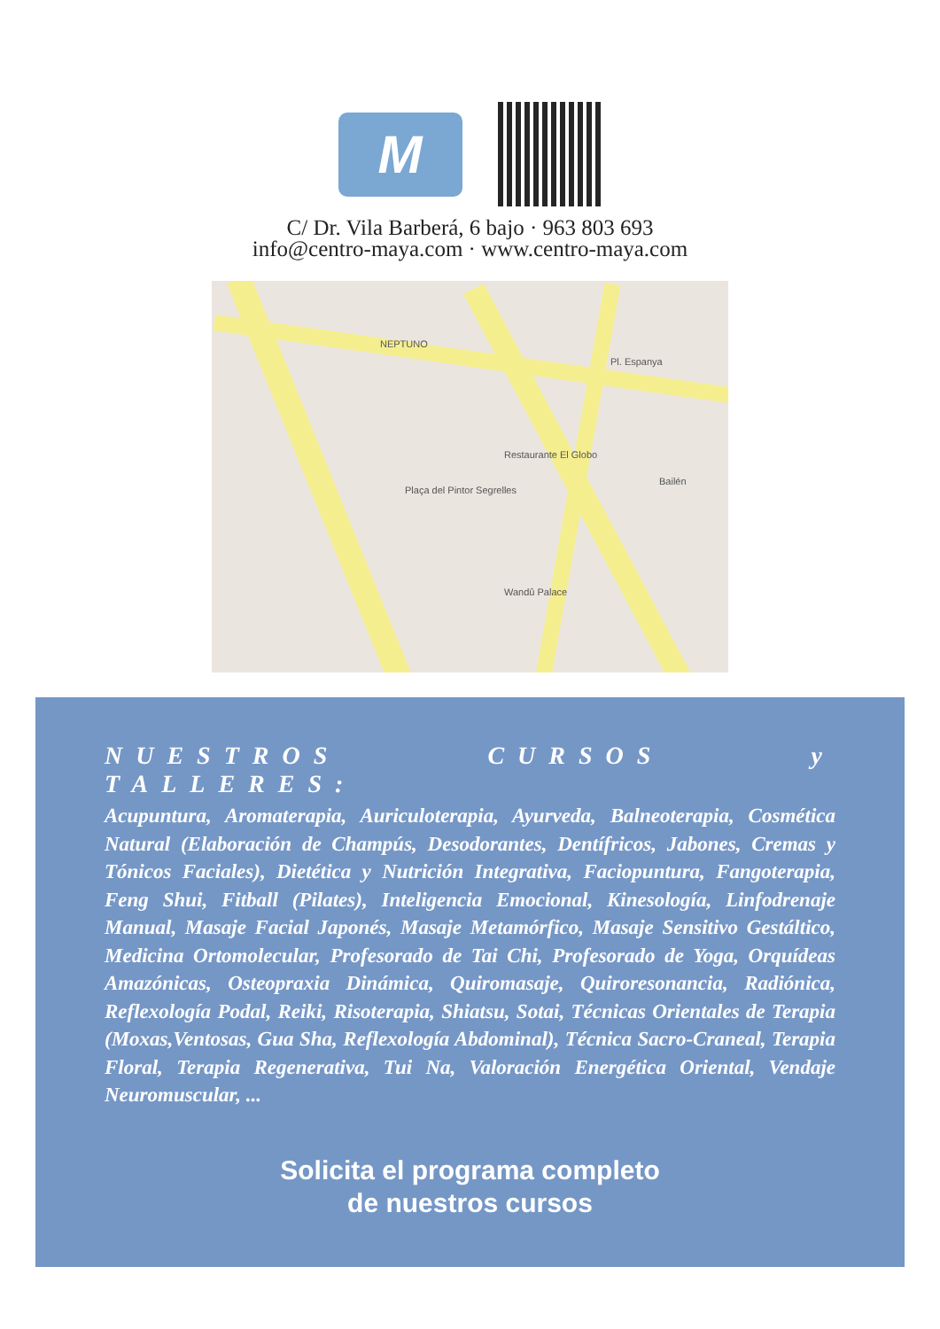M
C/ Dr. Vila Barberá, 6 bajo · 963 803 693
info@centro-maya.com · www.centro-maya.com
NEPTUNO
Pl. Espanya
Restaurante El Globo
Plaça del Pintor Segrelles
Bailén
Wandû Palace
NUESTROS CURSOS y TALLERES:
Acupuntura, Aromaterapia, Auriculoterapia, Ayurveda, Balneoterapia, Cosmética Natural (Elaboración de Champús, Desodorantes, Dentífricos, Jabones, Cremas y Tónicos Faciales), Dietética y Nutrición Integrativa, Faciopuntura, Fangoterapia, Feng Shui, Fitball (Pilates), Inteligencia Emocional, Kinesología, Linfodrenaje Manual, Masaje Facial Japonés, Masaje Metamórfico, Masaje Sensitivo Gestáltico, Medicina Ortomolecular, Profesorado de Tai Chi, Profesorado de Yoga, Orquídeas Amazónicas, Osteopraxia Dinámica, Quiromasaje, Quiroresonancia, Radiónica, Reflexología Podal, Reiki, Risoterapia, Shiatsu, Sotai, Técnicas Orientales de Terapia (Moxas,Ventosas, Gua Sha, Reflexología Abdominal), Técnica Sacro-Craneal, Terapia Floral, Terapia Regenerativa, Tui Na, Valoración Energética Oriental, Vendaje Neuromuscular, ...
Solicita el programa completo
de nuestros cursos